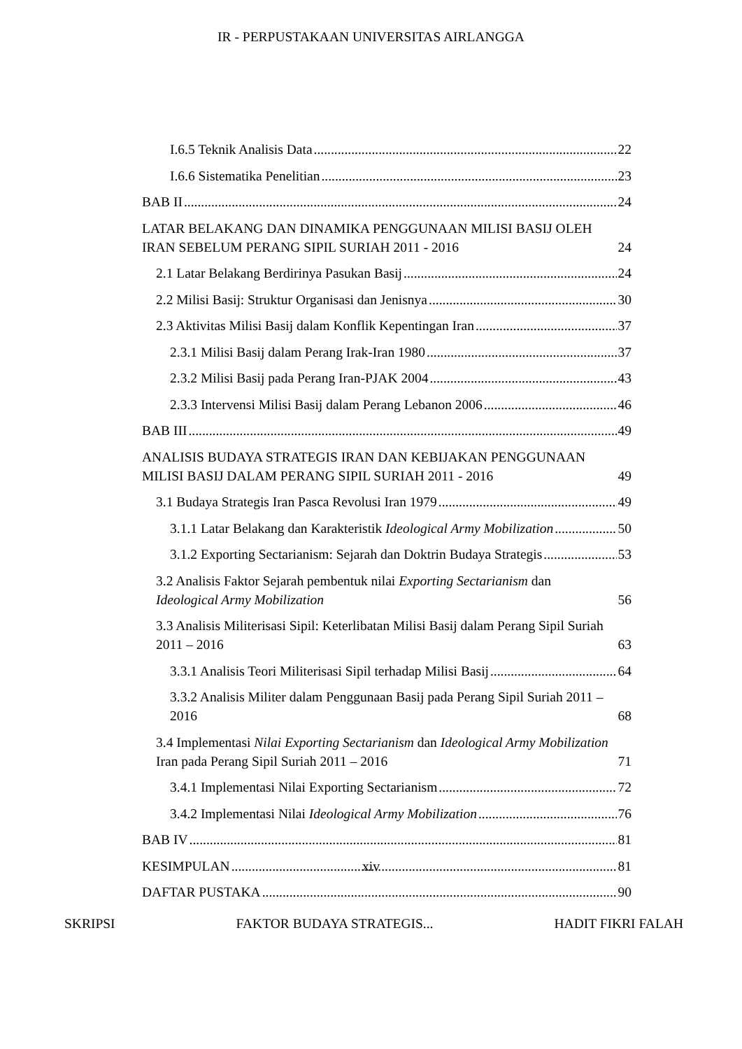IR - PERPUSTAKAAN UNIVERSITAS AIRLANGGA
I.6.5 Teknik Analisis Data 22
I.6.6 Sistematika Penelitian 23
BAB II 24
LATAR BELAKANG DAN DINAMIKA PENGGUNAAN MILISI BASIJ OLEH IRAN SEBELUM PERANG SIPIL SURIAH 2011 - 2016 24
2.1 Latar Belakang Berdirinya Pasukan Basij 24
2.2 Milisi Basij: Struktur Organisasi dan Jenisnya 30
2.3 Aktivitas Milisi Basij dalam Konflik Kepentingan Iran 37
2.3.1 Milisi Basij dalam Perang Irak-Iran 1980 37
2.3.2 Milisi Basij pada Perang Iran-PJAK 2004 43
2.3.3 Intervensi Milisi Basij dalam Perang Lebanon 2006 46
BAB III 49
ANALISIS BUDAYA STRATEGIS IRAN DAN KEBIJAKAN PENGGUNAAN MILISI BASIJ DALAM PERANG SIPIL SURIAH 2011 - 2016 49
3.1 Budaya Strategis Iran Pasca Revolusi Iran 1979 49
3.1.1 Latar Belakang dan Karakteristik Ideological Army Mobilization 50
3.1.2 Exporting Sectarianism: Sejarah dan Doktrin Budaya Strategis 53
3.2 Analisis Faktor Sejarah pembentuk nilai Exporting Sectarianism dan Ideological Army Mobilization 56
3.3 Analisis Militerisasi Sipil: Keterlibatan Milisi Basij dalam Perang Sipil Suriah 2011 – 2016 63
3.3.1 Analisis Teori Militerisasi Sipil terhadap Milisi Basij 64
3.3.2 Analisis Militer dalam Penggunaan Basij pada Perang Sipil Suriah 2011 – 2016 68
3.4 Implementasi Nilai Exporting Sectarianism dan Ideological Army Mobilization Iran pada Perang Sipil Suriah 2011 – 2016 71
3.4.1 Implementasi Nilai Exporting Sectarianism 72
3.4.2 Implementasi Nilai Ideological Army Mobilization 76
BAB IV 81
KESIMPULAN 81
DAFTAR PUSTAKA 90
xiv
SKRIPSI FAKTOR BUDAYA STRATEGIS... HADIT FIKRI FALAH